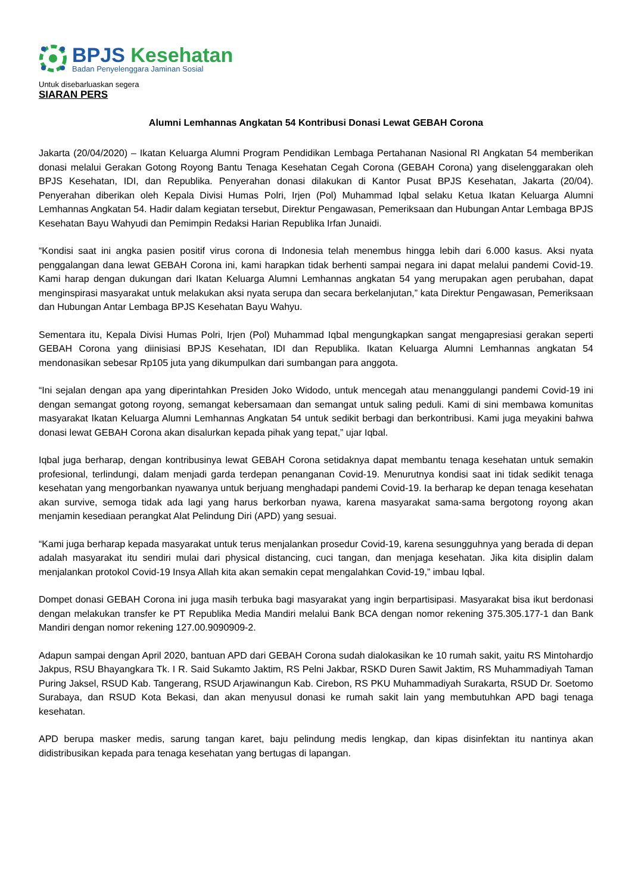BPJS Kesehatan
Badan Penyelenggara Jaminan Sosial
Untuk disebarluaskan segera
SIARAN PERS
Alumni Lemhannas Angkatan 54 Kontribusi Donasi Lewat GEBAH Corona
Jakarta (20/04/2020) – Ikatan Keluarga Alumni Program Pendidikan Lembaga Pertahanan Nasional RI Angkatan 54 memberikan donasi melalui Gerakan Gotong Royong Bantu Tenaga Kesehatan Cegah Corona (GEBAH Corona) yang diselenggarakan oleh BPJS Kesehatan, IDI, dan Republika. Penyerahan donasi dilakukan di Kantor Pusat BPJS Kesehatan, Jakarta (20/04). Penyerahan diberikan oleh Kepala Divisi Humas Polri, Irjen (Pol) Muhammad Iqbal selaku Ketua Ikatan Keluarga Alumni Lemhannas Angkatan 54. Hadir dalam kegiatan tersebut, Direktur Pengawasan, Pemeriksaan dan Hubungan Antar Lembaga BPJS Kesehatan Bayu Wahyudi dan Pemimpin Redaksi Harian Republika Irfan Junaidi.
“Kondisi saat ini angka pasien positif virus corona di Indonesia telah menembus hingga lebih dari 6.000 kasus. Aksi nyata penggalangan dana lewat GEBAH Corona ini, kami harapkan tidak berhenti sampai negara ini dapat melalui pandemi Covid-19. Kami harap dengan dukungan dari Ikatan Keluarga Alumni Lemhannas angkatan 54 yang merupakan agen perubahan, dapat menginspirasi masyarakat untuk melakukan aksi nyata serupa dan secara berkelanjutan,” kata Direktur Pengawasan, Pemeriksaan dan Hubungan Antar Lembaga BPJS Kesehatan Bayu Wahyu.
Sementara itu, Kepala Divisi Humas Polri, Irjen (Pol) Muhammad Iqbal mengungkapkan sangat mengapresiasi gerakan seperti GEBAH Corona yang diinisiasi BPJS Kesehatan, IDI dan Republika. Ikatan Keluarga Alumni Lemhannas angkatan 54 mendonasikan sebesar Rp105 juta yang dikumpulkan dari sumbangan para anggota.
“Ini sejalan dengan apa yang diperintahkan Presiden Joko Widodo, untuk mencegah atau menanggulangi pandemi Covid-19 ini dengan semangat gotong royong, semangat kebersamaan dan semangat untuk saling peduli. Kami di sini membawa komunitas masyarakat Ikatan Keluarga Alumni Lemhannas Angkatan 54 untuk sedikit berbagi dan berkontribusi. Kami juga meyakini bahwa donasi lewat GEBAH Corona akan disalurkan kepada pihak yang tepat,” ujar Iqbal.
Iqbal juga berharap, dengan kontribusinya lewat GEBAH Corona setidaknya dapat membantu tenaga kesehatan untuk semakin profesional, terlindungi, dalam menjadi garda terdepan penanganan Covid-19. Menurutnya kondisi saat ini tidak sedikit tenaga kesehatan yang mengorbankan nyawanya untuk berjuang menghadapi pandemi Covid-19. Ia berharap ke depan tenaga kesehatan akan survive, semoga tidak ada lagi yang harus berkorban nyawa, karena masyarakat sama-sama bergotong royong akan menjamin kesediaan perangkat Alat Pelindung Diri (APD) yang sesuai.
“Kami juga berharap kepada masyarakat untuk terus menjalankan prosedur Covid-19, karena sesungguhnya yang berada di depan adalah masyarakat itu sendiri mulai dari physical distancing, cuci tangan, dan menjaga kesehatan. Jika kita disiplin dalam menjalankan protokol Covid-19 Insya Allah kita akan semakin cepat mengalahkan Covid-19,” imbau Iqbal.
Dompet donasi GEBAH Corona ini juga masih terbuka bagi masyarakat yang ingin berpartisipasi. Masyarakat bisa ikut berdonasi dengan melakukan transfer ke PT Republika Media Mandiri melalui Bank BCA dengan nomor rekening 375.305.177-1 dan Bank Mandiri dengan nomor rekening 127.00.9090909-2.
Adapun sampai dengan April 2020, bantuan APD dari GEBAH Corona sudah dialokasikan ke 10 rumah sakit, yaitu RS Mintohardjo Jakpus, RSU Bhayangkara Tk. I R. Said Sukamto Jaktim, RS Pelni Jakbar, RSKD Duren Sawit Jaktim, RS Muhammadiyah Taman Puring Jaksel, RSUD Kab. Tangerang, RSUD Arjawinangun Kab. Cirebon, RS PKU Muhammadiyah Surakarta, RSUD Dr. Soetomo Surabaya, dan RSUD Kota Bekasi, dan akan menyusul donasi ke rumah sakit lain yang membutuhkan APD bagi tenaga kesehatan.
APD berupa masker medis, sarung tangan karet, baju pelindung medis lengkap, dan kipas disinfektan itu nantinya akan didistribusikan kepada para tenaga kesehatan yang bertugas di lapangan.